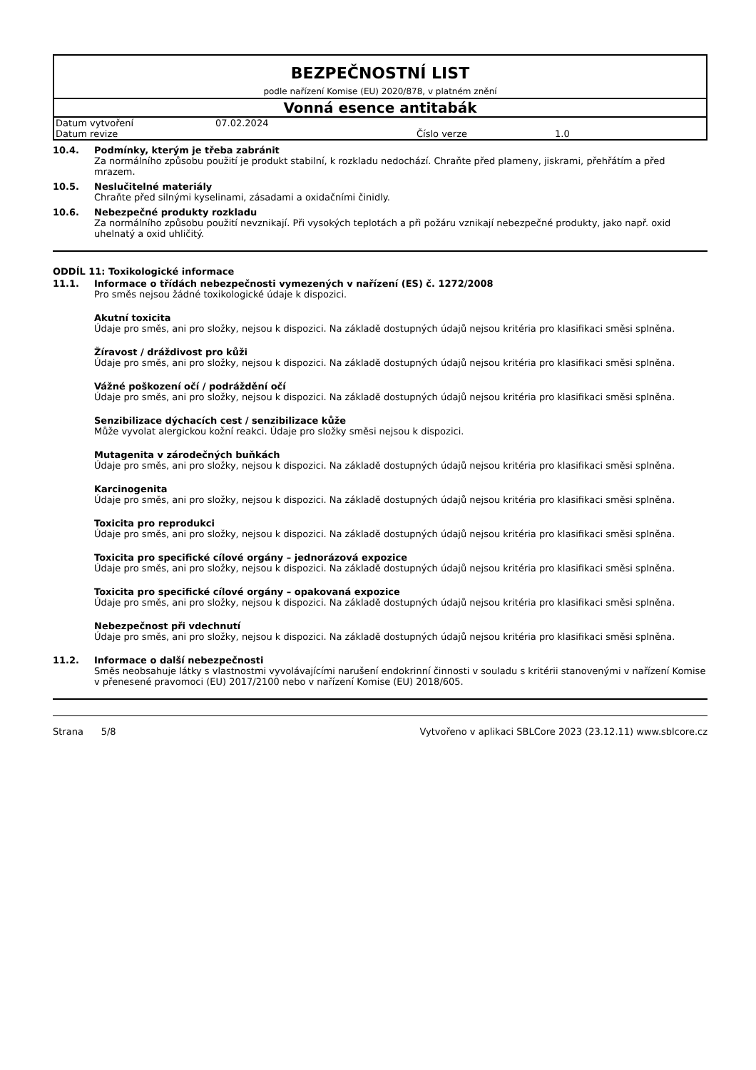BEZPEČNOSTNÍ LIST
podle nařízení Komise (EU) 2020/878, v platném znění
Vonná esence antitabák
| Datum vytvoření | 07.02.2024 | | |
| Datum revize | | Číslo verze | 1.0 |
10.4. Podmínky, kterým je třeba zabránit
Za normálního způsobu použití je produkt stabilní, k rozkladu nedochází. Chraňte před plameny, jiskrami, přehřátím a před mrazem.
10.5. Neslučitelné materiály
Chraňte před silnými kyselinami, zásadami a oxidačními činidly.
10.6. Nebezpečné produkty rozkladu
Za normálního způsobu použití nevznikají. Při vysokých teplotách a při požáru vznikají nebezpečné produkty, jako např. oxid uhelnatý a oxid uhličitý.
ODDÍL 11: Toxikologické informace
11.1. Informace o třídách nebezpečnosti vymezených v nařízení (ES) č. 1272/2008
Pro směs nejsou žádné toxikologické údaje k dispozici.
Akutní toxicita
Údaje pro směs, ani pro složky, nejsou k dispozici. Na základě dostupných údajů nejsou kritéria pro klasifikaci směsi splněna.
Žíravost / dráždivost pro kůži
Údaje pro směs, ani pro složky, nejsou k dispozici. Na základě dostupných údajů nejsou kritéria pro klasifikaci směsi splněna.
Vážné poškození očí / podráždění očí
Údaje pro směs, ani pro složky, nejsou k dispozici. Na základě dostupných údajů nejsou kritéria pro klasifikaci směsi splněna.
Senzibilizace dýchacích cest / senzibilizace kůže
Může vyvolat alergickou kožní reakci. Údaje pro složky směsi nejsou k dispozici.
Mutagenita v zárodečných buňkách
Údaje pro směs, ani pro složky, nejsou k dispozici. Na základě dostupných údajů nejsou kritéria pro klasifikaci směsi splněna.
Karcinogenita
Údaje pro směs, ani pro složky, nejsou k dispozici. Na základě dostupných údajů nejsou kritéria pro klasifikaci směsi splněna.
Toxicita pro reprodukci
Údaje pro směs, ani pro složky, nejsou k dispozici. Na základě dostupných údajů nejsou kritéria pro klasifikaci směsi splněna.
Toxicita pro specifické cílové orgány – jednorázová expozice
Údaje pro směs, ani pro složky, nejsou k dispozici. Na základě dostupných údajů nejsou kritéria pro klasifikaci směsi splněna.
Toxicita pro specifické cílové orgány – opakovaná expozice
Údaje pro směs, ani pro složky, nejsou k dispozici. Na základě dostupných údajů nejsou kritéria pro klasifikaci směsi splněna.
Nebezpečnost při vdechnutí
Údaje pro směs, ani pro složky, nejsou k dispozici. Na základě dostupných údajů nejsou kritéria pro klasifikaci směsi splněna.
11.2. Informace o další nebezpečnosti
Směs neobsahuje látky s vlastnostmi vyvolávajícími narušení endokrinní činnosti v souladu s kritérii stanovenými v nařízení Komise v přenesené pravomoci (EU) 2017/2100 nebo v nařízení Komise (EU) 2018/605.
Strana 5/8 Vytvořeno v aplikaci SBLCore 2023 (23.12.11) www.sblcore.cz